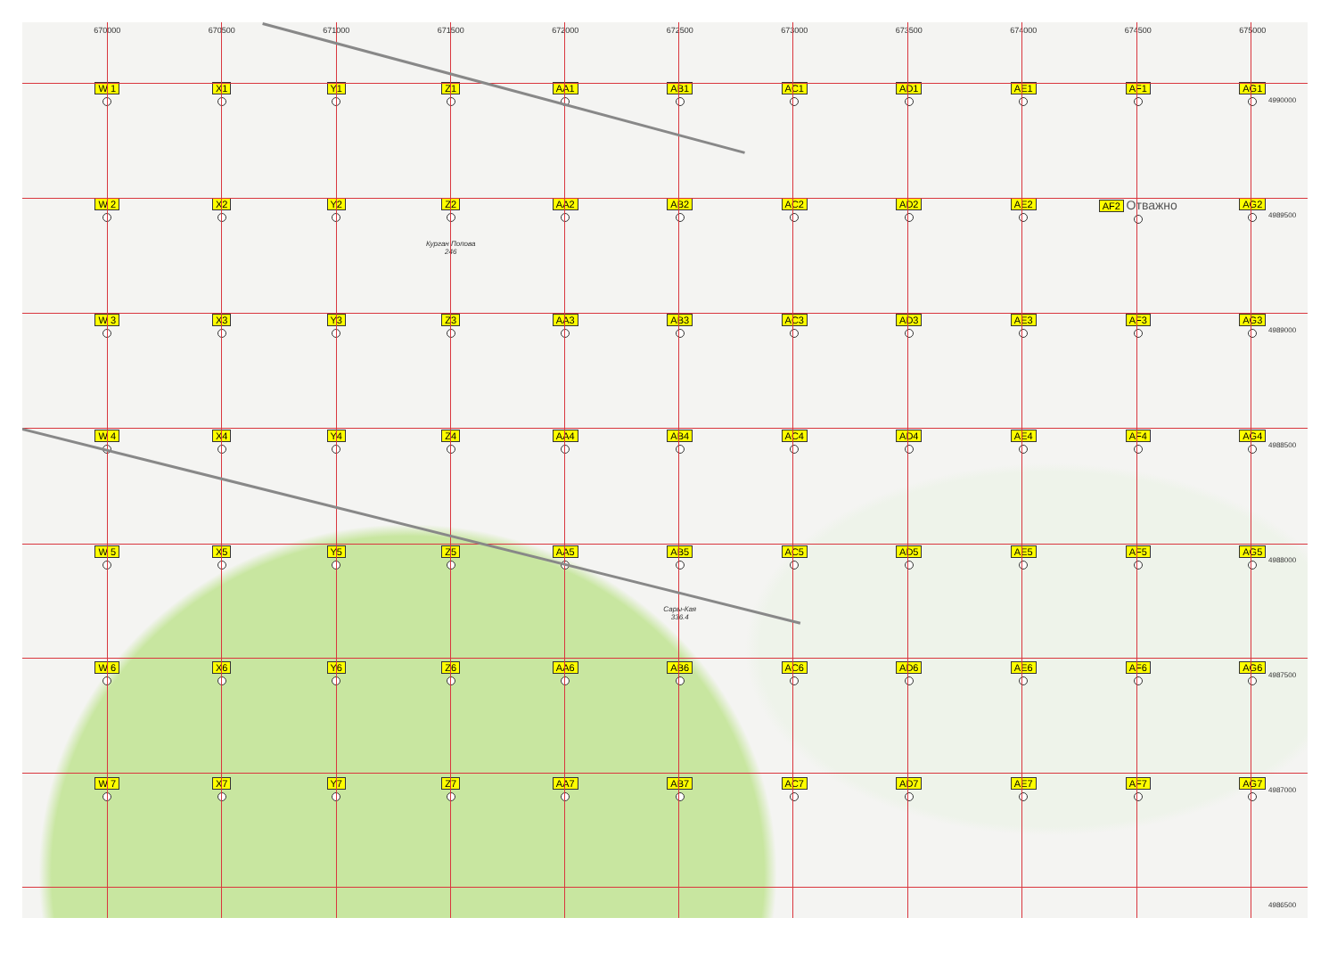4990000
4989500
4989000
4988500
4988000
4987500
4987000
4986500
670000
670500
671000
671500
672000
672500
673000
673500
674000
674500
675000
W 1
X1
Y1
Z1
AA1
AB1
AC1
AD1
AE1
AF1
AG1
W 2
X2
Y2
Z2
Курган Попова
246
AA2
AB2
AC2
AD2
AE2
AF2 Отважно
AG2
W 3
X3
Y3
Z3
AA3
AB3
AC3
AD3
AE3
AF3
AG3
W 4
X4
Y4
Z4
AA4
AB4
AC4
AD4
AE4
AF4
AG4
W 5
X5
Y5
Z5
AA5
AB5
Сары-Кая
336.4
AC5
AD5
AE5
AF5
AG5
W 6
X6
Y6
Z6
AA6
AB6
AC6
AD6
AE6
AF6
AG6
W 7
X7
Y7
Z7
AA7
AB7
AC7
AD7
AE7
AF7
AG7